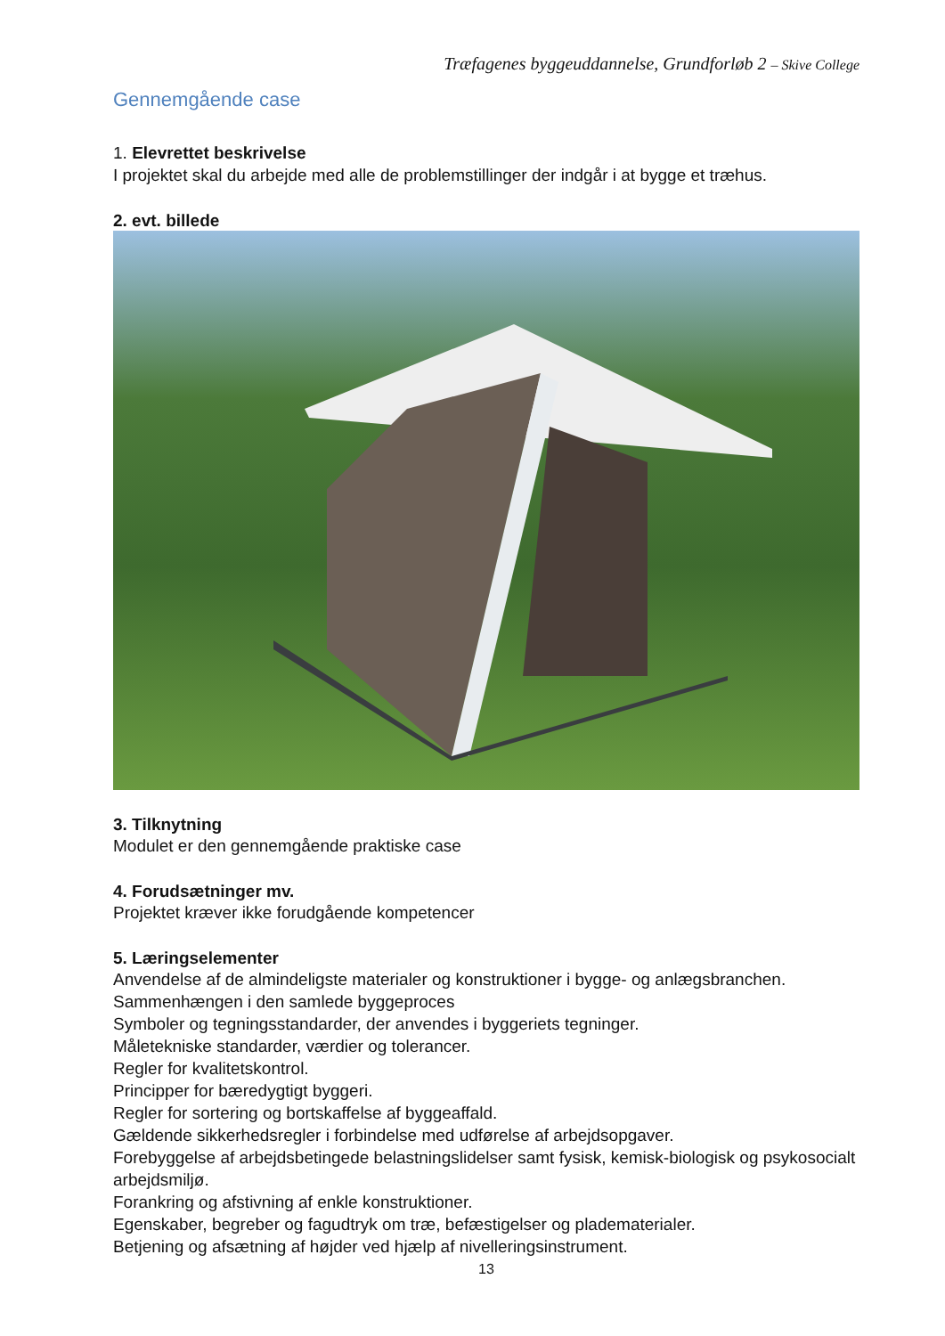Træfagenes byggeuddannelse, Grundforløb 2 – Skive College
Gennemgående case
1. Elevrettet beskrivelse
I projektet skal du arbejde med alle de problemstillinger der indgår i at bygge et træhus.
2. evt. billede
3. Tilknytning
Modulet er den gennemgående praktiske case
4. Forudsætninger mv.
Projektet kræver ikke forudgående kompetencer
5. Læringselementer
Anvendelse af de almindeligste materialer og konstruktioner i bygge- og anlægsbranchen.
Sammenhængen i den samlede byggeproces
Symboler og tegningsstandarder, der anvendes i byggeriets tegninger.
Måletekniske standarder, værdier og tolerancer.
Regler for kvalitetskontrol.
Principper for bæredygtigt byggeri.
Regler for sortering og bortskaffelse af byggeaffald.
Gældende sikkerhedsregler i forbindelse med udførelse af arbejdsopgaver.
Forebyggelse af arbejdsbetingede belastningslidelser samt fysisk, kemisk-biologisk og psykosocialt arbejdsmiljø.
Forankring og afstivning af enkle konstruktioner.
Egenskaber, begreber og fagudtryk om træ, befæstigelser og pladematerialer.
Betjening og afsætning af højder ved hjælp af nivelleringsinstrument.
13